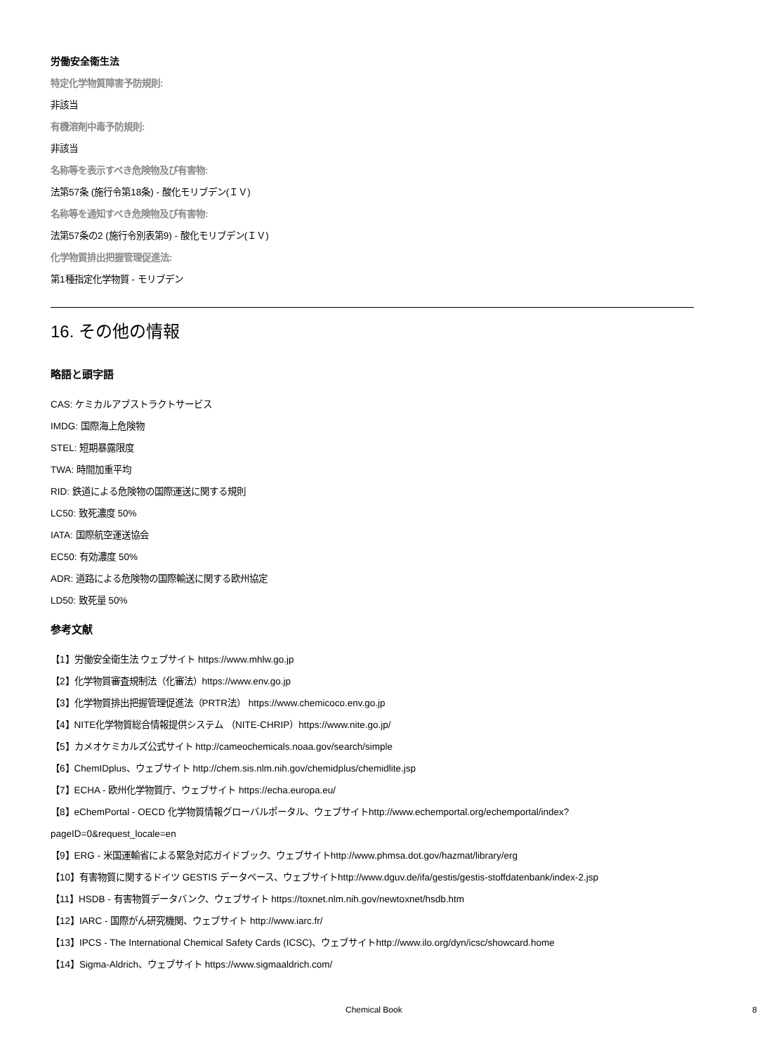労働安全衛生法
特定化学物質障害予防規則:
非該当
有機溶剤中毒予防規則:
非該当
名称等を表示すべき危険物及び有害物:
法第57条 (施行令第18条) - 酸化モリブデン(ＩＶ)
名称等を通知すべき危険物及び有害物:
法第57条の2 (施行令別表第9) - 酸化モリブデン(ＩＶ)
化学物質排出把握管理促進法:
第1種指定化学物質 - モリブデン
16. その他の情報
略語と頭字語
CAS: ケミカルアブストラクトサービス
IMDG: 国際海上危険物
STEL: 短期暴露限度
TWA: 時間加重平均
RID: 鉄道による危険物の国際運送に関する規則
LC50: 致死濃度 50%
IATA: 国際航空運送協会
EC50: 有効濃度 50%
ADR: 道路による危険物の国際輸送に関する欧州協定
LD50: 致死量 50%
参考文献
【1】労働安全衛生法 ウェブサイト https://www.mhlw.go.jp
【2】化学物質審査規制法（化審法）https://www.env.go.jp
【3】化学物質排出把握管理促進法（PRTR法） https://www.chemicoco.env.go.jp
【4】NITE化学物質総合情報提供システム （NITE-CHRIP）https://www.nite.go.jp/
【5】カメオケミカルズ公式サイト http://cameochemicals.noaa.gov/search/simple
【6】ChemIDplus、ウェブサイト http://chem.sis.nlm.nih.gov/chemidplus/chemidlite.jsp
【7】ECHA - 欧州化学物質庁、ウェブサイト https://echa.europa.eu/
【8】eChemPortal - OECD 化学物質情報グローバルポータル、ウェブサイトhttp://www.echemportal.org/echemportal/index?
pageID=0&request_locale=en
【9】ERG - 米国運輸省による緊急対応ガイドブック、ウェブサイトhttp://www.phmsa.dot.gov/hazmat/library/erg
【10】有害物質に関するドイツ GESTIS データベース、ウェブサイトhttp://www.dguv.de/ifa/gestis/gestis-stoffdatenbank/index-2.jsp
【11】HSDB - 有害物質データバンク、ウェブサイト https://toxnet.nlm.nih.gov/newtoxnet/hsdb.htm
【12】IARC - 国際がん研究機関、ウェブサイト http://www.iarc.fr/
【13】IPCS - The International Chemical Safety Cards (ICSC)、ウェブサイトhttp://www.ilo.org/dyn/icsc/showcard.home
【14】Sigma-Aldrich、ウェブサイト https://www.sigmaaldrich.com/
Chemical Book 8